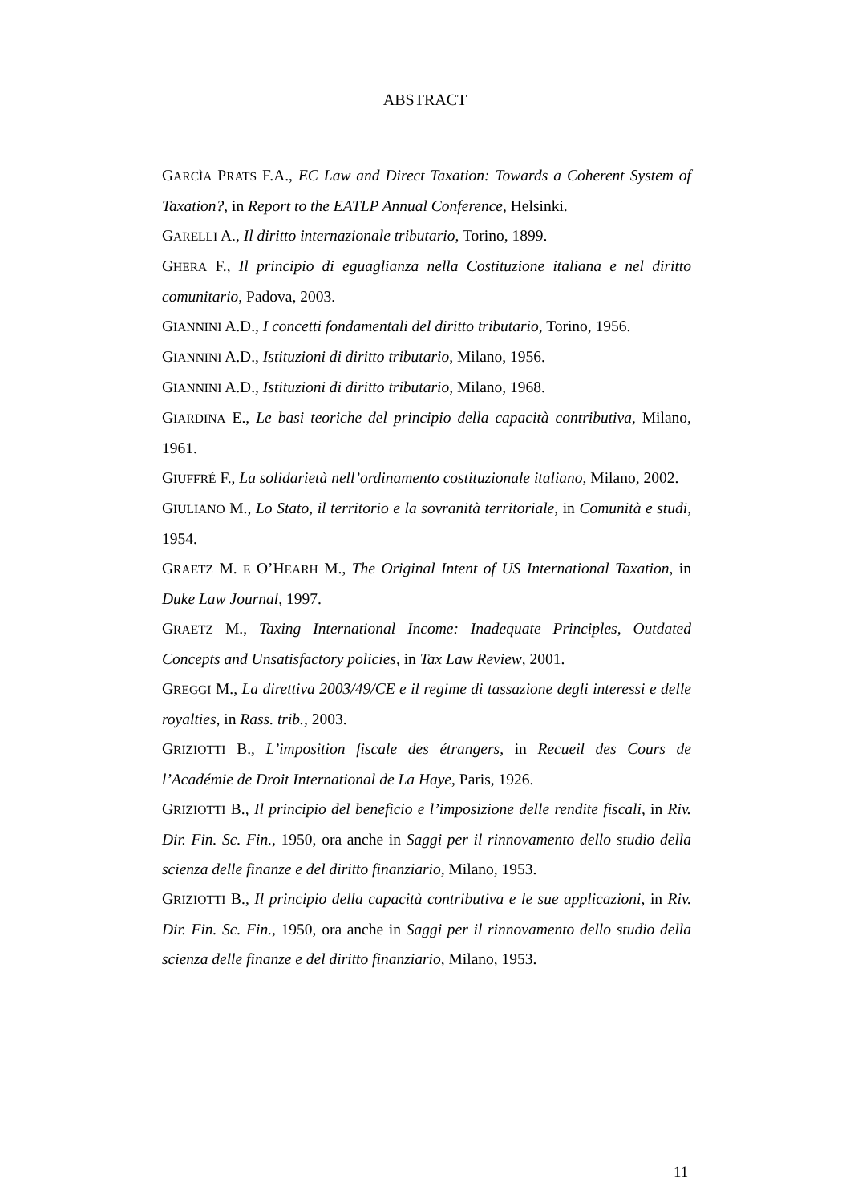ABSTRACT
GARCÌA PRATS F.A., EC Law and Direct Taxation: Towards a Coherent System of Taxation?, in Report to the EATLP Annual Conference, Helsinki.
GARELLI A., Il diritto internazionale tributario, Torino, 1899.
GHERA F., Il principio di eguaglianza nella Costituzione italiana e nel diritto comunitario, Padova, 2003.
GIANNINI A.D., I concetti fondamentali del diritto tributario, Torino, 1956.
GIANNINI A.D., Istituzioni di diritto tributario, Milano, 1956.
GIANNINI A.D., Istituzioni di diritto tributario, Milano, 1968.
GIARDINA E., Le basi teoriche del principio della capacità contributiva, Milano, 1961.
GIUFFRÉ F., La solidarietà nell’ordinamento costituzionale italiano, Milano, 2002.
GIULIANO M., Lo Stato, il territorio e la sovranità territoriale, in Comunità e studi, 1954.
GRAETZ M. E O’HEARH M., The Original Intent of US International Taxation, in Duke Law Journal, 1997.
GRAETZ M., Taxing International Income: Inadequate Principles, Outdated Concepts and Unsatisfactory policies, in Tax Law Review, 2001.
GREGGI M., La direttiva 2003/49/CE e il regime di tassazione degli interessi e delle royalties, in Rass. trib., 2003.
GRIZIOTTI B., L’imposition fiscale des étrangers, in Recueil des Cours de l’Académie de Droit International de La Haye, Paris, 1926.
GRIZIOTTI B., Il principio del beneficio e l’imposizione delle rendite fiscali, in Riv. Dir. Fin. Sc. Fin., 1950, ora anche in Saggi per il rinnovamento dello studio della scienza delle finanze e del diritto finanziario, Milano, 1953.
GRIZIOTTI B., Il principio della capacità contributiva e le sue applicazioni, in Riv. Dir. Fin. Sc. Fin., 1950, ora anche in Saggi per il rinnovamento dello studio della scienza delle finanze e del diritto finanziario, Milano, 1953.
11